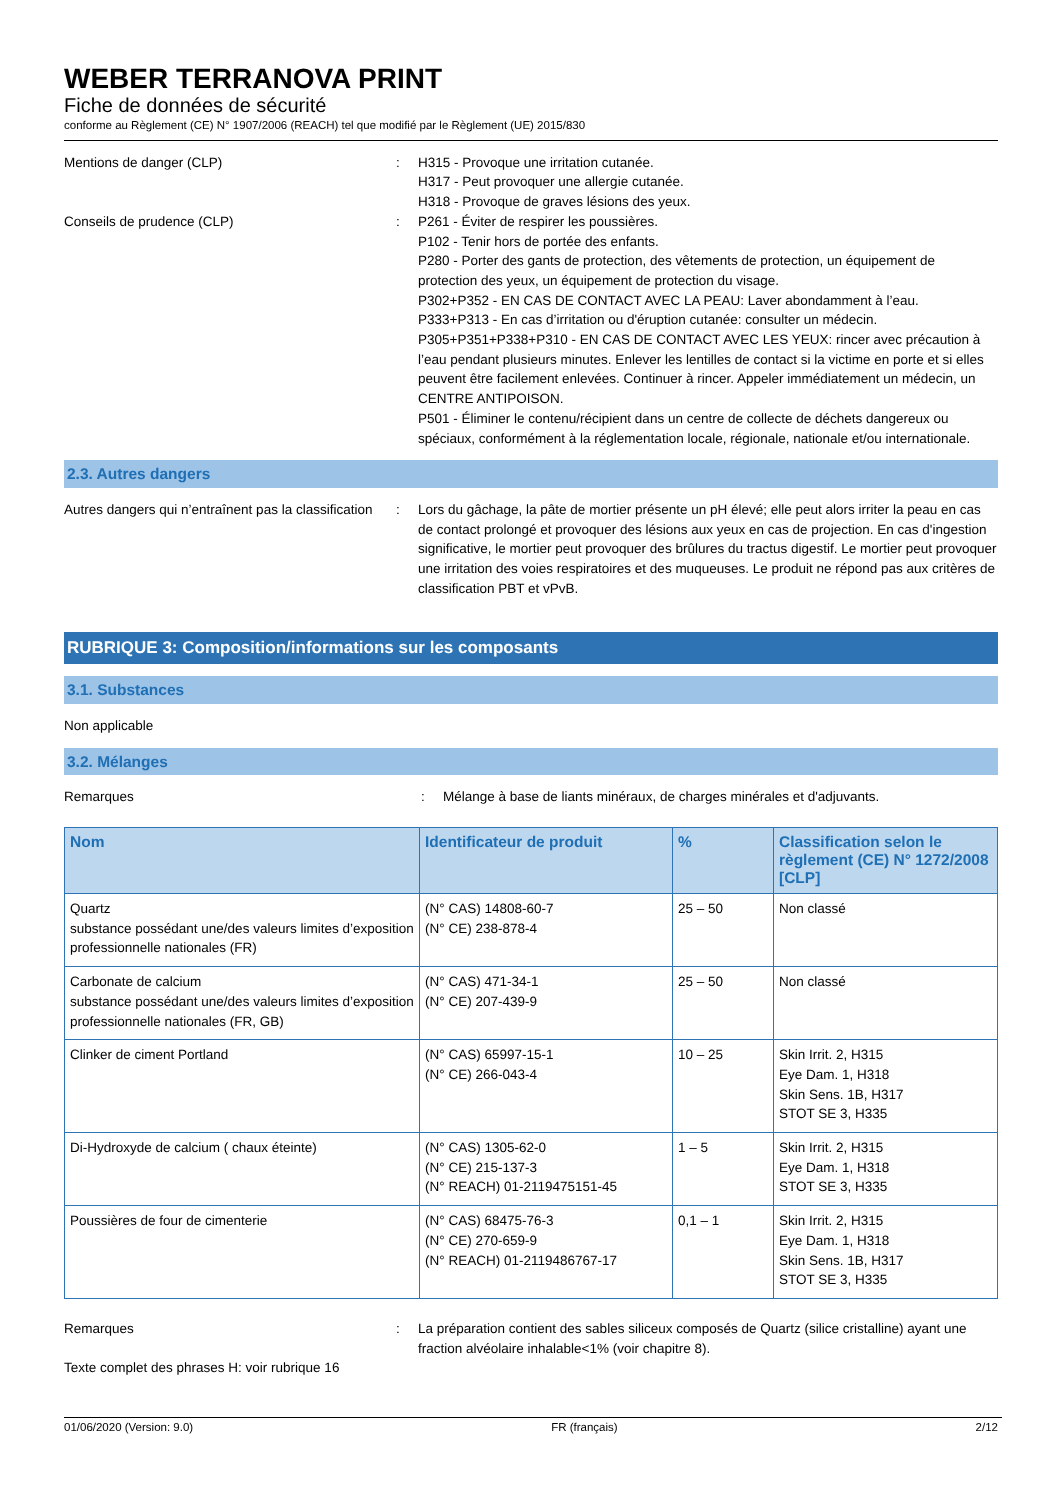WEBER TERRANOVA PRINT
Fiche de données de sécurité
conforme au Règlement (CE) N° 1907/2006 (REACH) tel que modifié par le Règlement (UE) 2015/830
Mentions de danger (CLP) : H315 - Provoque une irritation cutanée.
H317 - Peut provoquer une allergie cutanée.
H318 - Provoque de graves lésions des yeux.
Conseils de prudence (CLP) : P261 - Éviter de respirer les poussières.
P102 - Tenir hors de portée des enfants.
P280 - Porter des gants de protection, des vêtements de protection, un équipement de protection des yeux, un équipement de protection du visage.
P302+P352 - EN CAS DE CONTACT AVEC LA PEAU: Laver abondamment à l’eau.
P333+P313 - En cas d’irritation ou d'éruption cutanée: consulter un médecin.
P305+P351+P338+P310 - EN CAS DE CONTACT AVEC LES YEUX: rincer avec précaution à l’eau pendant plusieurs minutes. Enlever les lentilles de contact si la victime en porte et si elles peuvent être facilement enlevées. Continuer à rincer. Appeler immédiatement un médecin, un CENTRE ANTIPOISON.
P501 - Éliminer le contenu/récipient dans un centre de collecte de déchets dangereux ou spéciaux, conformément à la réglementation locale, régionale, nationale et/ou internationale.
2.3. Autres dangers
Autres dangers qui n’entraînent pas la classification
: Lors du gâchage, la pâte de mortier présente un pH élevé; elle peut alors irriter la peau en cas de contact prolongé et provoquer des lésions aux yeux en cas de projection. En cas d'ingestion significative, le mortier peut provoquer des brûlures du tractus digestif. Le mortier peut provoquer une irritation des voies respiratoires et des muqueuses. Le produit ne répond pas aux critères de classification PBT et vPvB.
RUBRIQUE 3: Composition/informations sur les composants
3.1. Substances
Non applicable
3.2. Mélanges
Remarques : Mélange à base de liants minéraux, de charges minérales et d'adjuvants.
| Nom | Identificateur de produit | % | Classification selon le règlement (CE) N° 1272/2008 [CLP] |
| --- | --- | --- | --- |
| Quartz substance possédant une/des valeurs limites d’exposition professionnelle nationales (FR) | (N° CAS) 14808-60-7 (N° CE) 238-878-4 | 25 – 50 | Non classé |
| Carbonate de calcium substance possédant une/des valeurs limites d’exposition professionnelle nationales (FR, GB) | (N° CAS) 471-34-1 (N° CE) 207-439-9 | 25 – 50 | Non classé |
| Clinker de ciment Portland | (N° CAS) 65997-15-1 (N° CE) 266-043-4 | 10 – 25 | Skin Irrit. 2, H315 Eye Dam. 1, H318 Skin Sens. 1B, H317 STOT SE 3, H335 |
| Di-Hydroxyde de calcium ( chaux éteinte) | (N° CAS) 1305-62-0 (N° CE) 215-137-3 (N° REACH) 01-2119475151-45 | 1 – 5 | Skin Irrit. 2, H315 Eye Dam. 1, H318 STOT SE 3, H335 |
| Poussières de four de cimenterie | (N° CAS) 68475-76-3 (N° CE) 270-659-9 (N° REACH) 01-2119486767-17 | 0,1 – 1 | Skin Irrit. 2, H315 Eye Dam. 1, H318 Skin Sens. 1B, H317 STOT SE 3, H335 |
Remarques : La préparation contient des sables siliceux composés de Quartz (silice cristalline) ayant une fraction alvéolaire inhalable<1% (voir chapitre 8).
Texte complet des phrases H: voir rubrique 16
01/06/2020 (Version: 9.0) FR (français) 2/12